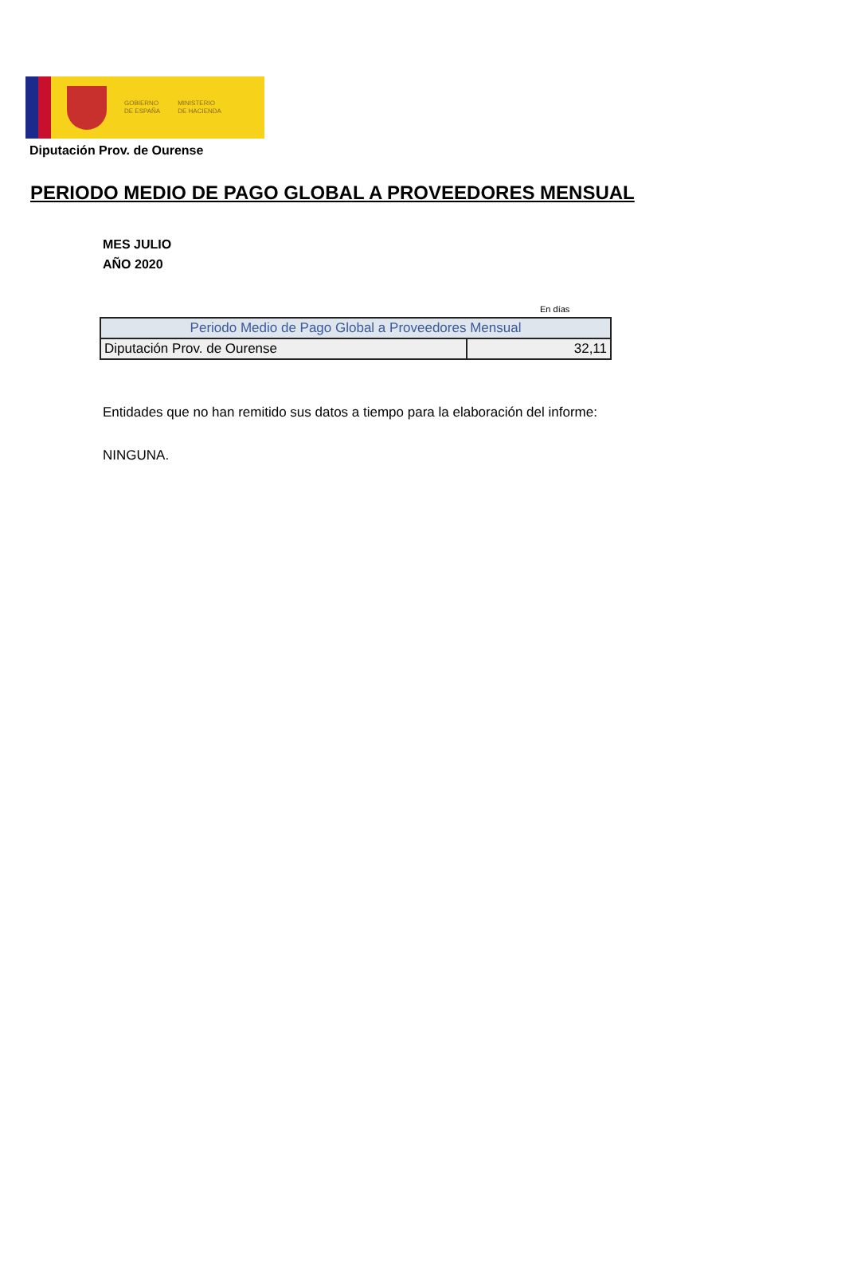GOBIERNO
DE ESPAÑA
MINISTERIO
DE HACIENDA
Diputación Prov. de Ourense
PERIODO MEDIO DE PAGO GLOBAL A PROVEEDORES MENSUAL
MES JULIO
AÑO 2020
En días
| Periodo Medio de Pago Global a Proveedores Mensual | |
| --- | --- |
| Diputación Prov. de Ourense | 32,11 |
Entidades que no han remitido sus datos a tiempo para la elaboración del informe:
NINGUNA.